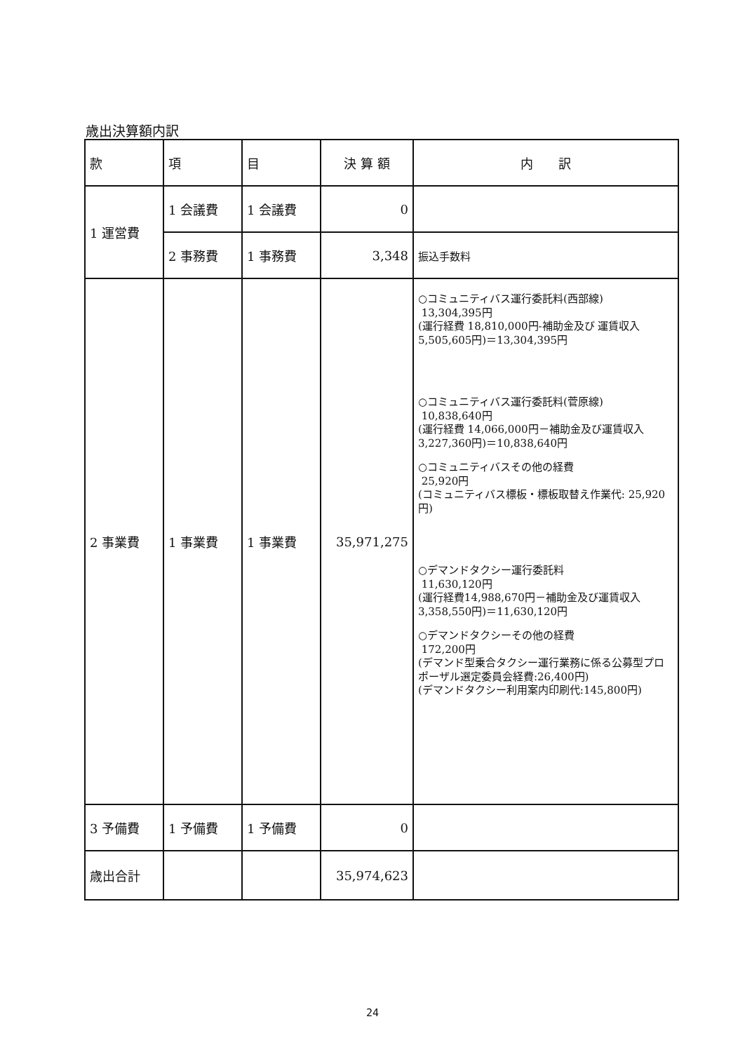歳出決算額内訳
| 款 | 項 | 目 | 決 算 額 | 内 訳 |
| --- | --- | --- | --- | --- |
| 1 運営費 | 1 会議費 | 1 会議費 | 0 | |
| | 2 事務費 | 1 事務費 | 3,348 | 振込手数料 |
| 2 事業費 | 1 事業費 | 1 事業費 | 35,971,275 | ○コミュニティバス運行委託料(西部線) 13,304,395円 (運行経費 18,810,000円-補助金及び 運賃収入 5,505,605円)＝13,304,395円 ○コミュニティバス運行委託料(菅原線) 10,838,640円 (運行経費 14,066,000円－補助金及び運賃収入 3,227,360円)＝10,838,640円 ○コミュニティバスその他の経費 25,920円 (コミュニティバス標板・標板取替え作業代: 25,920円) ○デマンドタクシー運行委託料 11,630,120円 (運行経費14,988,670円－補助金及び運賃収入 3,358,550円)＝11,630,120円 ○デマンドタクシーその他の経費 172,200円 (デマンド型乗合タクシー運行業務に係る公募型プロポーザル選定委員会経費:26,400円) (デマンドタクシー利用案内印刷代:145,800円) |
| 3 予備費 | 1 予備費 | 1 予備費 | 0 | |
| 歳出合計 | | | 35,974,623 | |
24